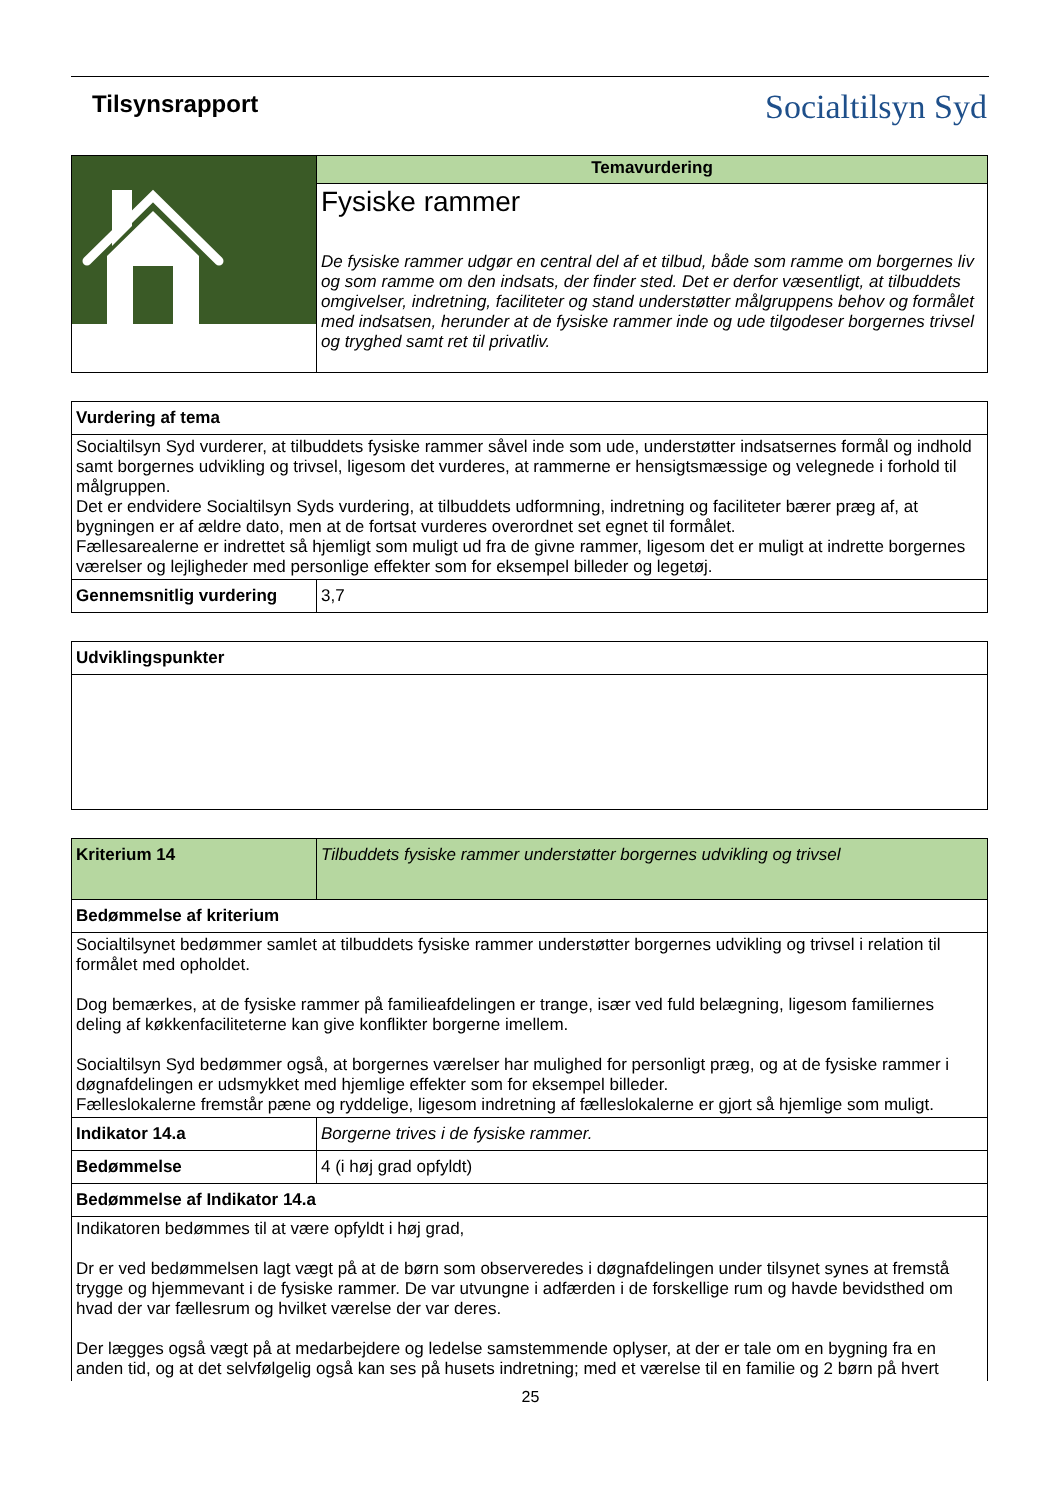Tilsynsrapport
Socialtilsyn Syd
| | Temavurdering |
| | Fysiske rammer De fysiske rammer udgør en central del af et tilbud, både som ramme om borgernes liv og som ramme om den indsats, der finder sted. Det er derfor væsentligt, at tilbuddets omgivelser, indretning, faciliteter og stand understøtter målgruppens behov og formålet med indsatsen, herunder at de fysiske rammer inde og ude tilgodeser borgernes trivsel og tryghed samt ret til privatliv. |
| Vurdering af tema | |
| --- | --- |
| Socialtilsyn Syd vurderer, at tilbuddets fysiske rammer såvel inde som ude, understøtter indsatsernes formål og indhold samt borgernes udvikling og trivsel, ligesom det vurderes, at rammerne er hensigtsmæssige og velegnede i forhold til målgruppen. Det er endvidere Socialtilsyn Syds vurdering, at tilbuddets udformning, indretning og faciliteter bærer præg af, at bygningen er af ældre dato, men at de fortsat vurderes overordnet set egnet til formålet. Fællesarealerne er indrettet så hjemligt som muligt ud fra de givne rammer, ligesom det er muligt at indrette borgernes værelser og lejligheder med personlige effekter som for eksempel billeder og legetøj. | |
| Gennemsnitlig vurdering | 3,7 |
| Udviklingspunkter |
| --- |
| Kriterium 14 | Tilbuddets fysiske rammer understøtter borgernes udvikling og trivsel |
| Bedømmelse af kriterium | |
| Socialtilsynet bedømmer samlet at tilbuddets fysiske rammer understøtter borgernes udvikling og trivsel i relation til formålet med opholdet. Dog bemærkes, at de fysiske rammer på familieafdelingen er trange, især ved fuld belægning, ligesom familiernes deling af køkkenfaciliteterne kan give konflikter borgerne imellem. Socialtilsyn Syd bedømmer også, at borgernes værelser har mulighed for personligt præg, og at de fysiske rammer i døgnafdelingen er udsmykket med hjemlige effekter som for eksempel billeder. Fælleslokalerne fremstår pæne og ryddelige, ligesom indretning af fælleslokalerne er gjort så hjemlige som muligt. | |
| Indikator 14.a | Borgerne trives i de fysiske rammer. |
| Bedømmelse | 4 (i høj grad opfyldt) |
| Bedømmelse af Indikator 14.a | |
| Indikatoren bedømmes til at være opfyldt i høj grad, Dr er ved bedømmelsen lagt vægt på at de børn som observeredes i døgnafdelingen under tilsynet synes at fremstå trygge og hjemmevant i de fysiske rammer. De var utvungne i adfærden i de forskellige rum og havde bevidsthed om hvad der var fællesrum og hvilket værelse der var deres. Der lægges også vægt på at medarbejdere og ledelse samstemmende oplyser, at der er tale om en bygning fra en anden tid, og at det selvfølgelig også kan ses på husets indretning; med et værelse til en familie og 2 børn på hvert | |
25